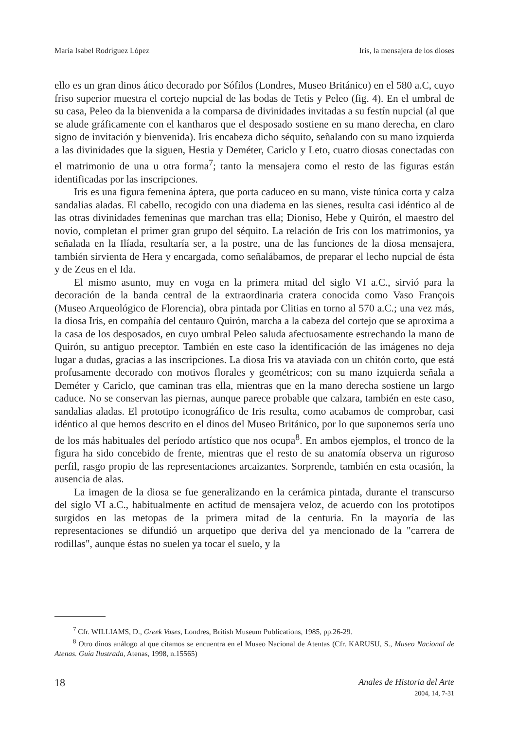María Isabel Rodríguez López Iris, la mensajera de los dioses
ello es un gran dinos ático decorado por Sófilos (Londres, Museo Británico) en el 580 a.C, cuyo friso superior muestra el cortejo nupcial de las bodas de Tetis y Peleo (fig. 4). En el umbral de su casa, Peleo da la bienvenida a la comparsa de divinidades invitadas a su festín nupcial (al que se alude gráficamente con el kantharos que el desposado sostiene en su mano derecha, en claro signo de invitación y bienvenida). Iris encabeza dicho séquito, señalando con su mano izquierda a las divinidades que la siguen, Hestia y Deméter, Cariclo y Leto, cuatro diosas conectadas con el matrimonio de una u otra forma<sup>7</sup>; tanto la mensajera como el resto de las figuras están identificadas por las inscripciones.
Iris es una figura femenina áptera, que porta caduceo en su mano, viste túnica corta y calza sandalias aladas. El cabello, recogido con una diadema en las sienes, resulta casi idéntico al de las otras divinidades femeninas que marchan tras ella; Dioniso, Hebe y Quirón, el maestro del novio, completan el primer gran grupo del séquito. La relación de Iris con los matrimonios, ya señalada en la Ilíada, resultaría ser, a la postre, una de las funciones de la diosa mensajera, también sirvienta de Hera y encargada, como señalábamos, de preparar el lecho nupcial de ésta y de Zeus en el Ida.
El mismo asunto, muy en voga en la primera mitad del siglo VI a.C., sirvió para la decoración de la banda central de la extraordinaria cratera conocida como Vaso François (Museo Arqueológico de Florencia), obra pintada por Clitias en torno al 570 a.C.; una vez más, la diosa Iris, en compañía del centauro Quirón, marcha a la cabeza del cortejo que se aproxima a la casa de los desposados, en cuyo umbral Peleo saluda afectuosamente estrechando la mano de Quirón, su antiguo preceptor. También en este caso la identificación de las imágenes no deja lugar a dudas, gracias a las inscripciones. La diosa Iris va ataviada con un chitón corto, que está profusamente decorado con motivos florales y geométricos; con su mano izquierda señala a Deméter y Cariclo, que caminan tras ella, mientras que en la mano derecha sostiene un largo caduce. No se conservan las piernas, aunque parece probable que calzara, también en este caso, sandalias aladas. El prototipo iconográfico de Iris resulta, como acabamos de comprobar, casi idéntico al que hemos descrito en el dinos del Museo Británico, por lo que suponemos sería uno de los más habituales del período artístico que nos ocupa<sup>8</sup>. En ambos ejemplos, el tronco de la figura ha sido concebido de frente, mientras que el resto de su anatomía observa un riguroso perfil, rasgo propio de las representaciones arcaizantes. Sorprende, también en esta ocasión, la ausencia de alas.
La imagen de la diosa se fue generalizando en la cerámica pintada, durante el transcurso del siglo VI a.C., habitualmente en actitud de mensajera veloz, de acuerdo con los prototipos surgidos en las metopas de la primera mitad de la centuria. En la mayoría de las representaciones se difundió un arquetipo que deriva del ya mencionado de la "carrera de rodillas", aunque éstas no suelen ya tocar el suelo, y la
<sup>7</sup> Cfr. WILLIAMS, D., Greek Vases, Londres, British Museum Publications, 1985, pp.26-29.
<sup>8</sup> Otro dinos análogo al que citamos se encuentra en el Museo Nacional de Atentas (Cfr. KARUSU, S., Museo Nacional de Atenas. Guía Ilustrada, Atenas, 1998, n.15565)
18
Anales de Historia del Arte
2004, 14, 7-31